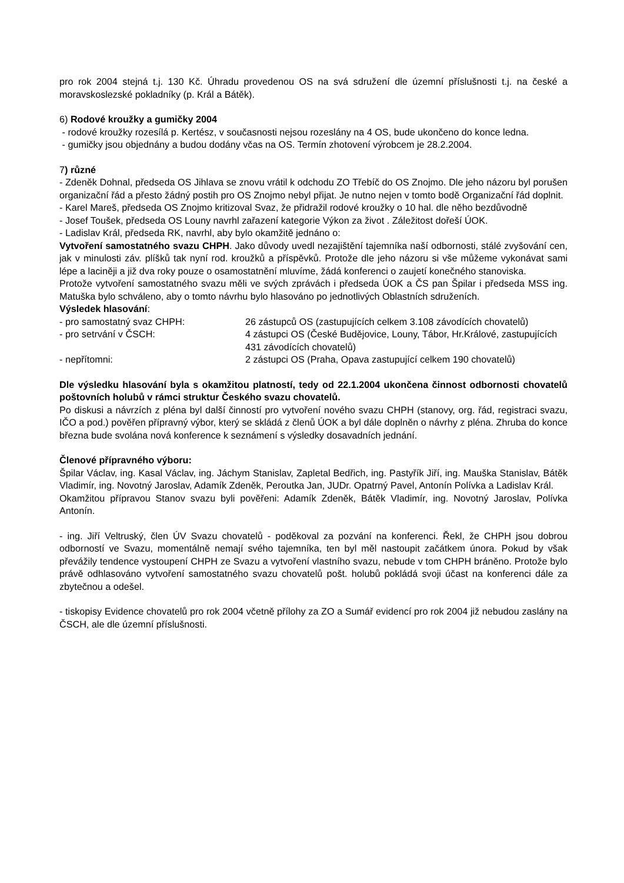pro rok 2004 stejná t.j. 130 Kč. Úhradu provedenou OS na svá sdružení dle územní příslušnosti t.j. na české a moravskoslezské pokladníky (p. Král a Bátěk).
6) Rodové kroužky a gumičky 2004
- rodové kroužky rozesílá p. Kertész, v současnosti nejsou rozeslány na 4 OS, bude ukončeno do konce ledna.
- gumičky jsou objednány a budou dodány včas na OS. Termín zhotovení výrobcem je 28.2.2004.
7) různé
- Zdeněk Dohnal, předseda OS Jihlava se znovu vrátil k odchodu ZO Třebíč do OS Znojmo. Dle jeho názoru byl porušen organizační řád a přesto žádný postih pro OS Znojmo nebyl přijat. Je nutno nejen v tomto bodě Organizační řád doplnit.
- Karel Mareš, předseda OS Znojmo kritizoval Svaz, že přidražil rodové kroužky o 10 hal. dle něho bezdůvodně
- Josef Toušek, předseda OS Louny navrhl zařazení kategorie Výkon za život . Záležitost dořeší ÚOK.
- Ladislav Král, předseda RK, navrhl, aby bylo okamžitě jednáno o:
Vytvoření samostatného svazu CHPH. Jako důvody uvedl nezajištění tajemníka naší odbornosti, stálé zvyšování cen, jak v minulosti záv. plíšků tak nyní rod. kroužků a příspěvků. Protože dle jeho názoru si vše můžeme vykonávat sami lépe a laciněji a již dva roky pouze o osamostatnění mluvíme, žádá konferenci o zaujetí konečného stanoviska.
Protože vytvoření samostatného svazu měli ve svých zprávách i předseda ÚOK a ČS pan Špilar i předseda MSS ing. Matuška bylo schváleno, aby o tomto návrhu bylo hlasováno po jednotlivých Oblastních sdruženích.
Výsledek hlasování:
- pro samostatný svaz CHPH: 26 zástupců OS (zastupujících celkem 3.108 závodících chovatelů)
- pro setrvání v ČSCH: 4 zástupci OS (České Budějovice, Louny, Tábor, Hr.Králové, zastupujících 431 závodících chovatelů)
- nepřítomni: 2 zástupci OS (Praha, Opava zastupující celkem 190 chovatelů)
Dle výsledku hlasování byla s okamžitou platností, tedy od 22.1.2004 ukončena činnost odbornosti chovatelů poštovních holubů v rámci struktur Českého svazu chovatelů.
Po diskusi a návrzích z pléna byl další činností pro vytvoření nového svazu CHPH (stanovy, org. řád, registraci svazu, IČO a pod.) pověřen přípravný výbor, který se skládá z členů ÚOK a byl dále doplněn o návrhy z pléna. Zhruba do konce března bude svolána nová konference k seznámení s výsledky dosavadních jednání.
Členové přípravného výboru:
Špilar Václav, ing. Kasal Václav, ing. Jáchym Stanislav, Zapletal Bedřich, ing. Pastyřík Jiří, ing. Mauška Stanislav, Bátěk Vladimír, ing. Novotný Jaroslav, Adamík Zdeněk, Peroutka Jan, JUDr. Opatrný Pavel, Antonín Polívka a Ladislav Král.
Okamžitou přípravou Stanov svazu byli pověřeni: Adamík Zdeněk, Bátěk Vladimír, ing. Novotný Jaroslav, Polívka Antonín.
- ing. Jiří Veltruský, člen ÚV Svazu chovatelů - poděkoval za pozvání na konferenci. Řekl, že CHPH jsou dobrou odborností ve Svazu, momentálně nemají svého tajemníka, ten byl měl nastoupit začátkem února. Pokud by však převážily tendence vystoupení CHPH ze Svazu a vytvoření vlastního svazu, nebude v tom CHPH bráněno. Protože bylo právě odhlasováno vytvoření samostatného svazu chovatelů pošt. holubů pokládá svoji účast na konferenci dále za zbytečnou a odešel.
- tiskopisy Evidence chovatelů pro rok 2004 včetně přílohy za ZO a Sumář evidencí pro rok 2004 již nebudou zaslány na ČSCH, ale dle územní příslušnosti.